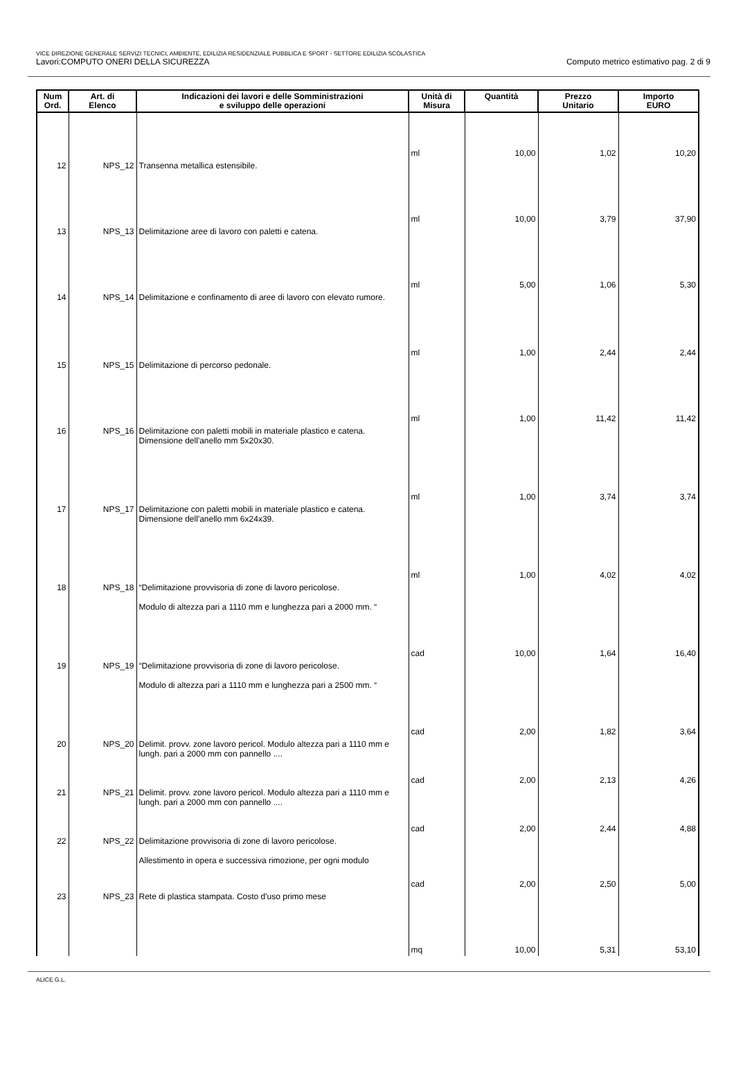VICE DIREZIONE GENERALE SERVIZI TECNICI, AMBIENTE, EDILIZIA RESIDENZIALE PUBBLICA E SPORT - SETTORE EDILIZIA SCOLASTICA
Lavori:COMPUTO ONERI DELLA SICUREZZA Computo metrico estimativo pag. 2 di 9
| Num Ord. | Art. di Elenco | Indicazioni dei lavori e delle Somministrazioni e sviluppo delle operazioni | Unità di Misura | Quantità | Prezzo Unitario | Importo EURO |
| --- | --- | --- | --- | --- | --- | --- |
| | | | ml | 10,00 | 1,02 | 10,20 |
| 12 | NPS_12 | Transenna metallica estensibile. | ml | 10,00 | 3,79 | 37,90 |
| 13 | NPS_13 | Delimitazione aree di lavoro con paletti e catena. | ml | 5,00 | 1,06 | 5,30 |
| 14 | NPS_14 | Delimitazione e confinamento di aree di lavoro con elevato rumore. | ml | 1,00 | 2,44 | 2,44 |
| 15 | NPS_15 | Delimitazione di percorso pedonale. | ml | 1,00 | 11,42 | 11,42 |
| 16 | NPS_16 | Delimitazione con paletti mobili in materiale plastico e catena. Dimensione dell'anello mm 5x20x30. | ml | 1,00 | 3,74 | 3,74 |
| 17 | NPS_17 | Delimitazione con paletti mobili in materiale plastico e catena. Dimensione dell'anello mm 6x24x39. | ml | 1,00 | 4,02 | 4,02 |
| 18 | NPS_18 | “Delimitazione provvisoria di zone di lavoro pericolose. Modulo di altezza pari a 1110 mm e lunghezza pari a 2000 mm. “ | cad | 10,00 | 1,64 | 16,40 |
| 19 | NPS_19 | “Delimitazione provvisoria di zone di lavoro pericolose. Modulo di altezza pari a 1110 mm e lunghezza pari a 2500 mm. “ | cad | 2,00 | 1,82 | 3,64 |
| 20 | NPS_20 | Delimit. provv. zone lavoro pericol. Modulo altezza pari a 1110 mm e lungh. pari a 2000 mm con pannello .... | cad | 2,00 | 2,13 | 4,26 |
| 21 | NPS_21 | Delimit. provv. zone lavoro pericol. Modulo altezza pari a 1110 mm e lungh. pari a 2000 mm con pannello .... | cad | 2,00 | 2,44 | 4,88 |
| 22 | NPS_22 | Delimitazione provvisoria di zone di lavoro pericolose. Allestimento in opera e successiva rimozione, per ogni modulo | cad | 2,00 | 2,50 | 5,00 |
| 23 | NPS_23 | Rete di plastica stampata. Costo d'uso primo mese | mq | 10,00 | 5,31 | 53,10 |
ALICE G.L.